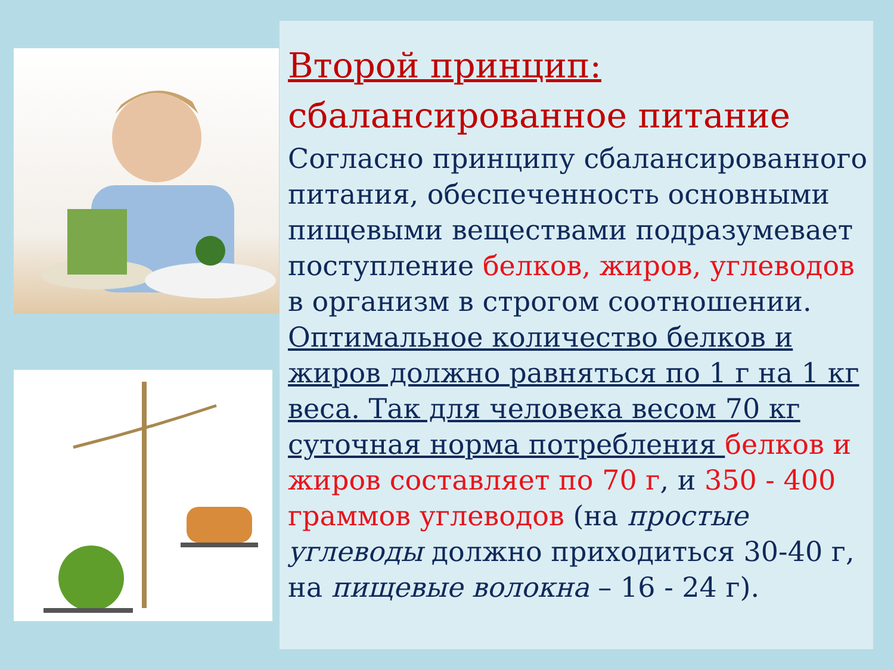Второй принцип:
сбалансированное питание
Согласно принципу сбалансированного питания, обеспеченность основными пищевыми веществами подразумевает поступление белков, жиров, углеводов в организм в строгом соотношении. Оптимальное количество белков и жиров должно равняться по 1 г на 1 кг веса. Так для человека весом 70 кг суточная норма потребления белков и жиров составляет по 70 г, и 350 - 400 граммов углеводов (на простые углеводы должно приходиться 30-40 г, на пищевые волокна – 16 - 24 г).